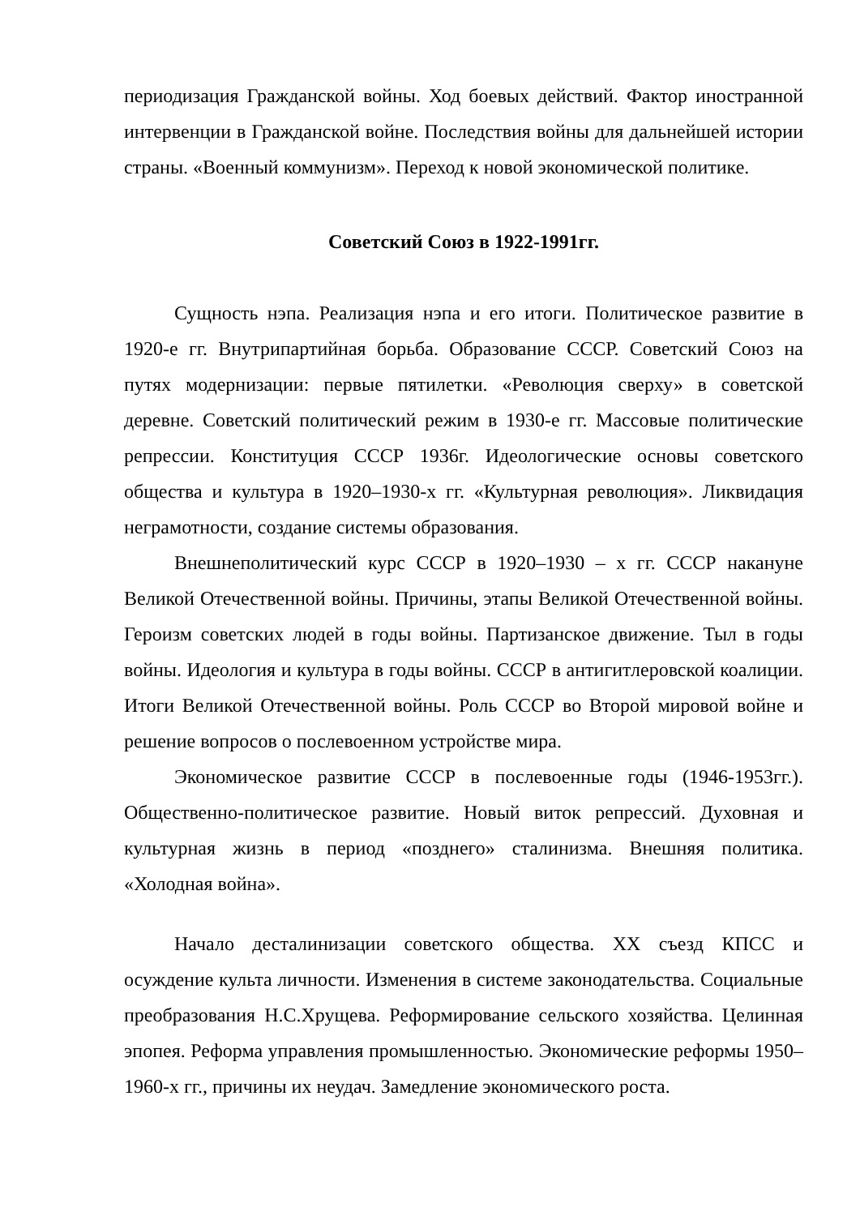периодизация Гражданской войны. Ход боевых действий. Фактор иностранной интервенции в Гражданской войне. Последствия войны для дальнейшей истории страны. «Военный коммунизм». Переход к новой экономической политике.
Советский Союз в 1922-1991гг.
Сущность нэпа. Реализация нэпа и его итоги. Политическое развитие в 1920-е гг. Внутрипартийная борьба. Образование СССР. Советский Союз на путях модернизации: первые пятилетки. «Революция сверху» в советской деревне. Советский политический режим в 1930-е гг. Массовые политические репрессии. Конституция СССР 1936г. Идеологические основы советского общества и культура в 1920–1930-х гг. «Культурная революция». Ликвидация неграмотности, создание системы образования.
Внешнеполитический курс СССР в 1920–1930 – х гг. СССР накануне Великой Отечественной войны. Причины, этапы Великой Отечественной войны. Героизм советских людей в годы войны. Партизанское движение. Тыл в годы войны. Идеология и культура в годы войны. СССР в антигитлеровской коалиции. Итоги Великой Отечественной войны. Роль СССР во Второй мировой войне и решение вопросов о послевоенном устройстве мира.
Экономическое развитие СССР в послевоенные годы (1946-1953гг.). Общественно-политическое развитие. Новый виток репрессий. Духовная и культурная жизнь в период «позднего» сталинизма. Внешняя политика. «Холодная война».
Начало десталинизации советского общества. XX съезд КПСС и осуждение культа личности. Изменения в системе законодательства. Социальные преобразования Н.С.Хрущева. Реформирование сельского хозяйства. Целинная эпопея. Реформа управления промышленностью. Экономические реформы 1950–1960-х гг., причины их неудач. Замедление экономического роста.